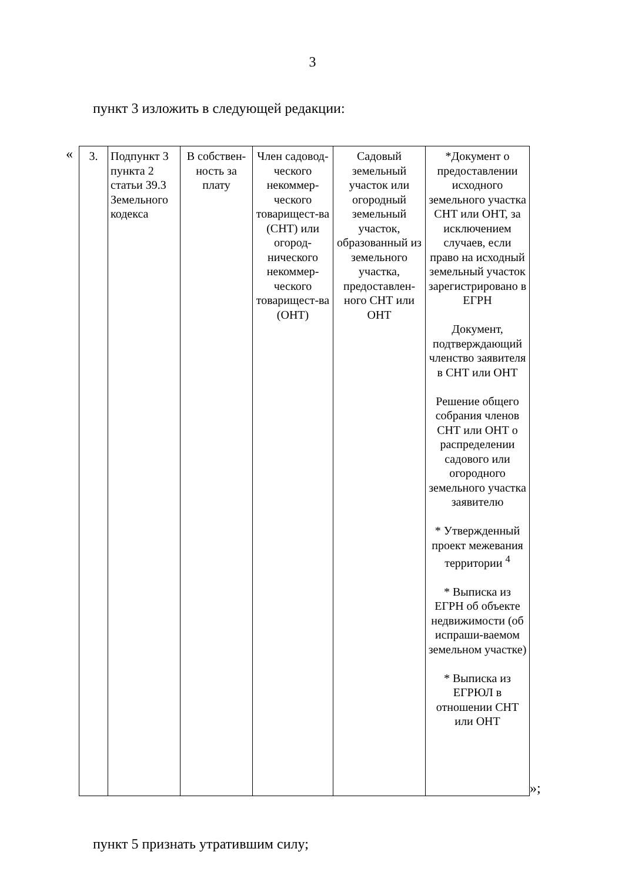3
пункт 3 изложить в следующей редакции:
«
| 3. | Подпункт 3 пункта 2 статьи 39.3 Земельного кодекса | В собствен-ность за плату | Член садовод-ческого некоммер-ческого товарищест-ва (СНТ) или огород-нического некоммер-ческого товарищест-ва (ОНТ) | Садовый земельный участок или огородный земельный участок, образованный из земельного участка, предоставлен-ного СНТ или ОНТ | *Документ о предоставлении исходного земельного участка СНТ или ОНТ, за исключением случаев, если право на исходный земельный участок зарегистрировано в ЕГРН Документ, подтверждающий членство заявителя в СНТ или ОНТ Решение общего собрания членов СНТ или ОНТ о распределении садового или огородного земельного участка заявителю * Утвержденный проект межевания территории <sup>4</sup> * Выписка из ЕГРН об объекте недвижимости (об испраши-ваемом земельном участке) * Выписка из ЕГРЮЛ в отношении СНТ или ОНТ |
»;
пункт 5 признать утратившим силу;